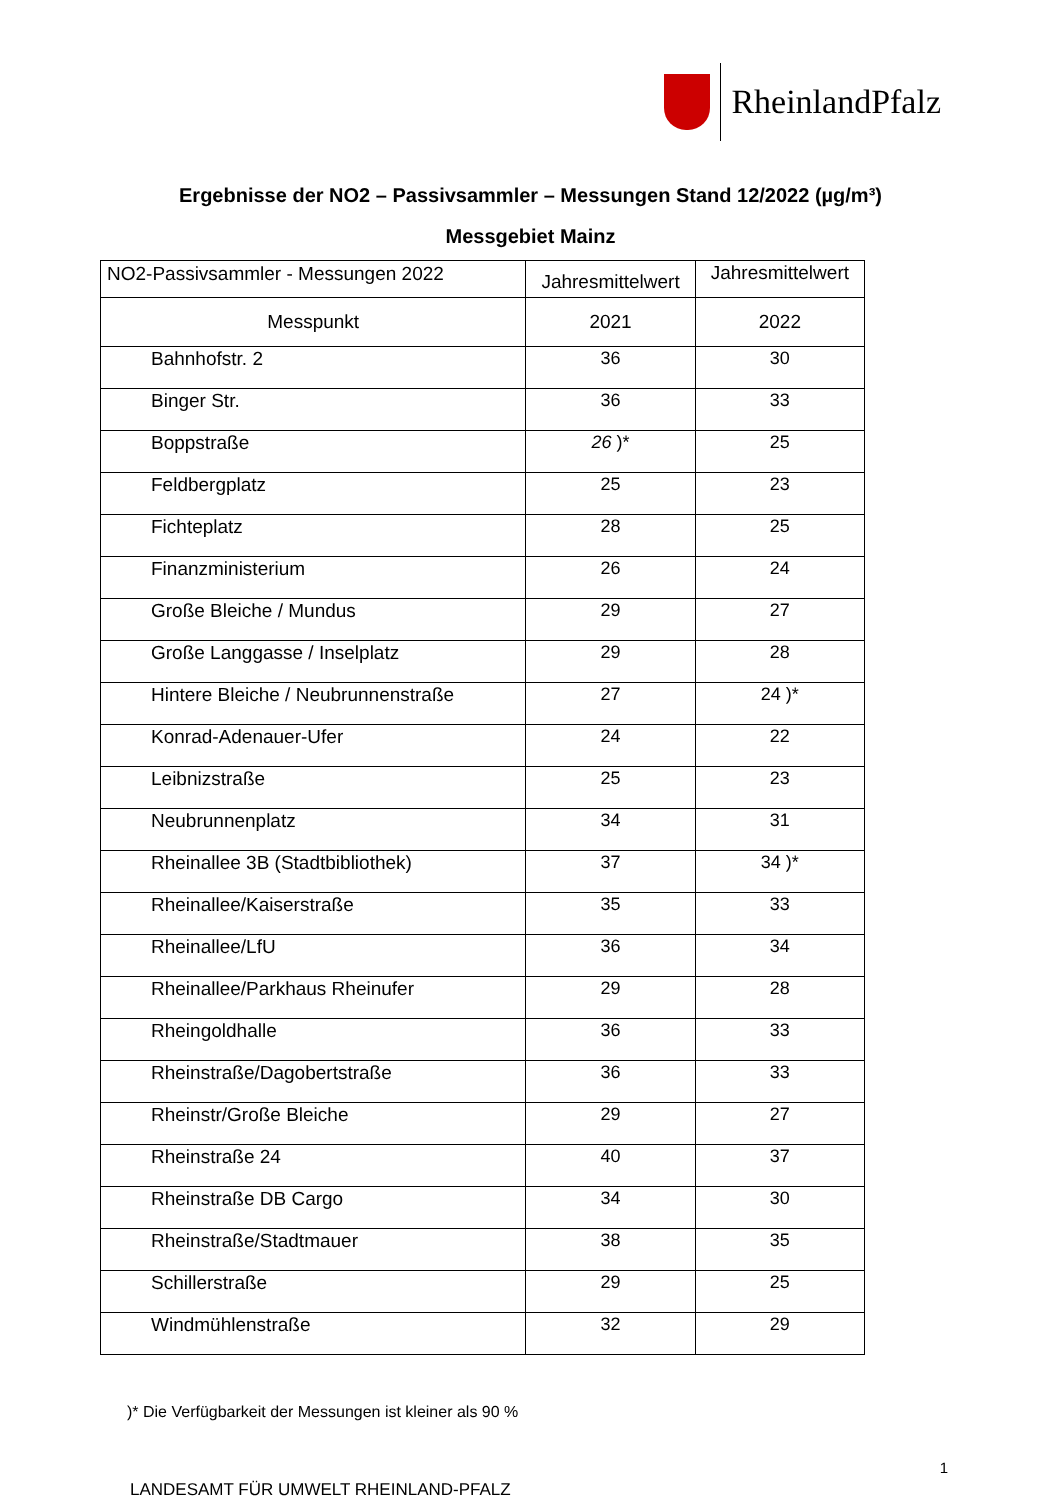RheinlandPfalz
Ergebnisse der NO2 – Passivsammler – Messungen Stand 12/2022 (µg/m³)
Messgebiet Mainz
| NO2-Passivsammler - Messungen 2022 | Jahresmittelwert | Jahresmittelwert |
| --- | --- | --- |
| Messpunkt | 2021 | 2022 |
| Bahnhofstr. 2 | 36 | 30 |
| Binger Str. | 36 | 33 |
| Boppstraße | 26 )* | 25 |
| Feldbergplatz | 25 | 23 |
| Fichteplatz | 28 | 25 |
| Finanzministerium | 26 | 24 |
| Große Bleiche / Mundus | 29 | 27 |
| Große Langgasse / Inselplatz | 29 | 28 |
| Hintere Bleiche / Neubrunnenstraße | 27 | 24 )* |
| Konrad-Adenauer-Ufer | 24 | 22 |
| Leibnizstraße | 25 | 23 |
| Neubrunnenplatz | 34 | 31 |
| Rheinallee 3B (Stadtbibliothek) | 37 | 34 )* |
| Rheinallee/Kaiserstraße | 35 | 33 |
| Rheinallee/LfU | 36 | 34 |
| Rheinallee/Parkhaus Rheinufer | 29 | 28 |
| Rheingoldhalle | 36 | 33 |
| Rheinstraße/Dagobertstraße | 36 | 33 |
| Rheinstr/Große Bleiche | 29 | 27 |
| Rheinstraße 24 | 40 | 37 |
| Rheinstraße DB Cargo | 34 | 30 |
| Rheinstraße/Stadtmauer | 38 | 35 |
| Schillerstraße | 29 | 25 |
| Windmühlenstraße | 32 | 29 |
)* Die Verfügbarkeit der Messungen ist kleiner als 90 %
1
LANDESAMT FÜR UMWELT RHEINLAND-PFALZ